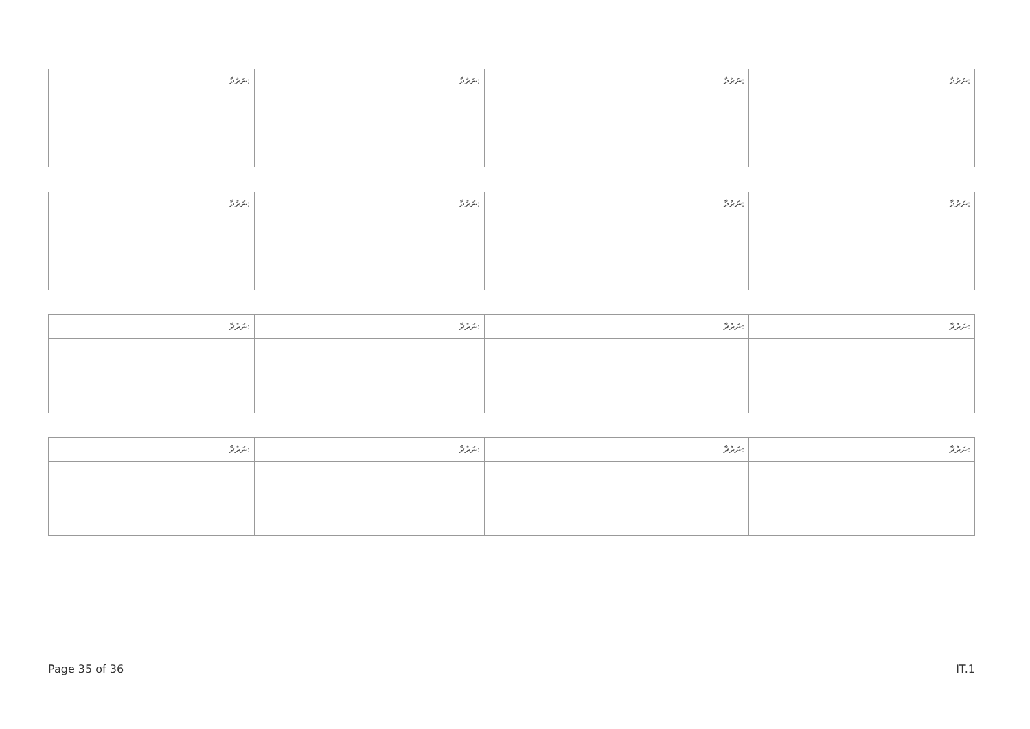| ނަރުދާ: | ނަރުދާ: | ނަރުދާ: | ނަރުދާ: |
| ނަރުދާ: | ނަރުދާ: | ނަރުދާ: | ނަރުދާ: |
| ނަރުދާ: | ނަރުދާ: | ނަރުދާ: | ނަރުދާ: |
| ނަރުދާ: | ނަރުދާ: | ނަރުދާ: | ނަރުދާ: |
Page 35 of 36 IT.1